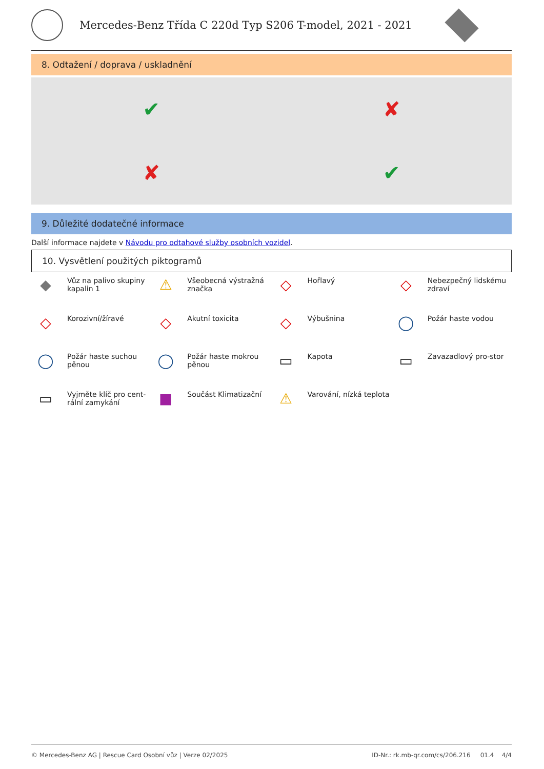Mercedes-Benz Třída C 220d Typ S206 T-model, 2021 - 2021
8. Odtažení / doprava / uskladnění
✔
✘
✘
✔
9. Důležité dodatečné informace
Další informace najdete v Návodu pro odtahové služby osobních vozidel.
10. Vysvětlení použitých piktogramů
◆
Vůz na palivo skupiny kapalin 1
⚠
Všeobecná výstražná značka
◇
Hořlavý
◇
Nebezpečný lidskému zdraví
◇
Korozivní/žíravé
◇
Akutní toxicita
◇
Výbušnina
◯
Požár haste vodou
◯
Požár haste suchou pěnou
◯
Požár haste mokrou pěnou
▭
Kapota
▭
Zavazadlový pro-stor
▭
Vyjměte klíč pro cent-rální zamykání
■
Součást Klimatizační
⚠
Varování, nízká teplota
© Mercedes-Benz AG | Rescue Card Osobní vůz | Verze 02/2025 ID-Nr.: rk.mb-qr.com/cs/206.216 01.4 4/4